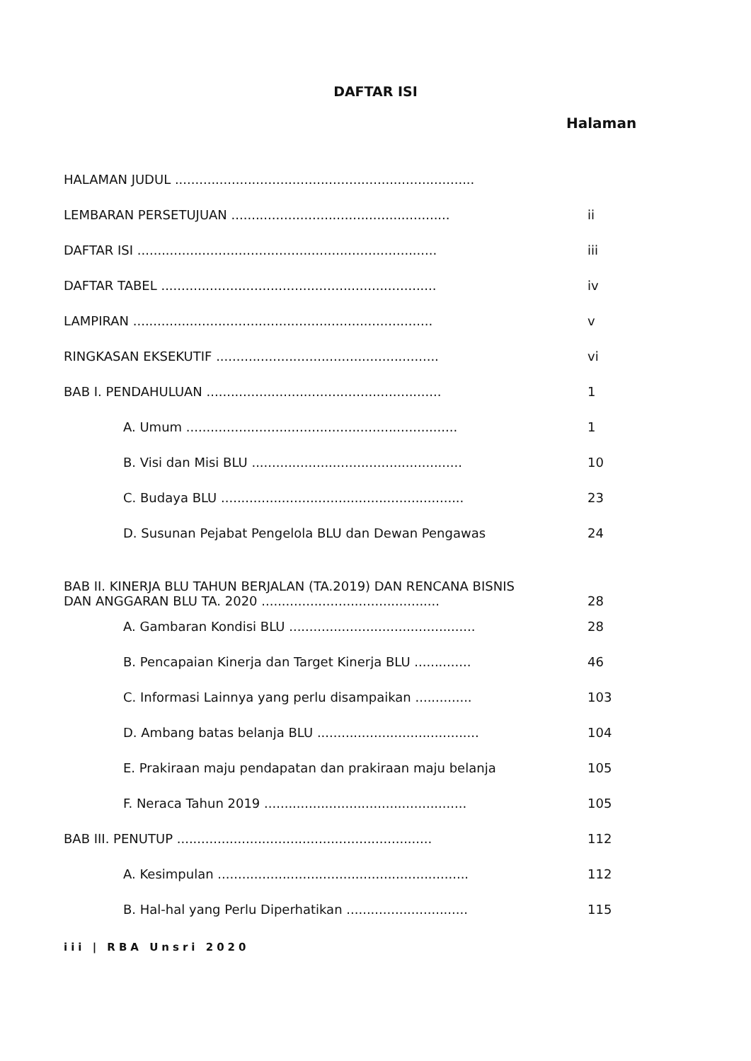DAFTAR ISI
Halaman
HALAMAN JUDUL ..........................................................................
LEMBARAN PERSETUJUAN ...................................................... ii
DAFTAR ISI .......................................................................... iii
DAFTAR TABEL .................................................................... iv
LAMPIRAN .......................................................................... v
RINGKASAN EKSEKUTIF ....................................................... vi
BAB I. PENDAHULUAN .......................................................... 1
A. Umum ................................................................... 1
B. Visi dan Misi BLU .................................................... 10
C. Budaya BLU ............................................................ 23
D. Susunan Pejabat Pengelola BLU dan Dewan Pengawas 24
BAB II. KINERJA BLU TAHUN BERJALAN (TA.2019) DAN RENCANA BISNIS DAN ANGGARAN BLU TA. 2020 ............................................
28
A. Gambaran Kondisi BLU .............................................. 28
B. Pencapaian Kinerja dan Target Kinerja BLU .............. 46
C. Informasi Lainnya yang perlu disampaikan .............. 103
D. Ambang batas belanja BLU ........................................ 104
E. Prakiraan maju pendapatan dan prakiraan maju belanja 105
F. Neraca Tahun 2019 .................................................. 105
BAB III. PENUTUP ............................................................... 112
A. Kesimpulan .............................................................. 112
B. Hal-hal yang Perlu Diperhatikan .............................. 115
iii | RBA Unsri 2020